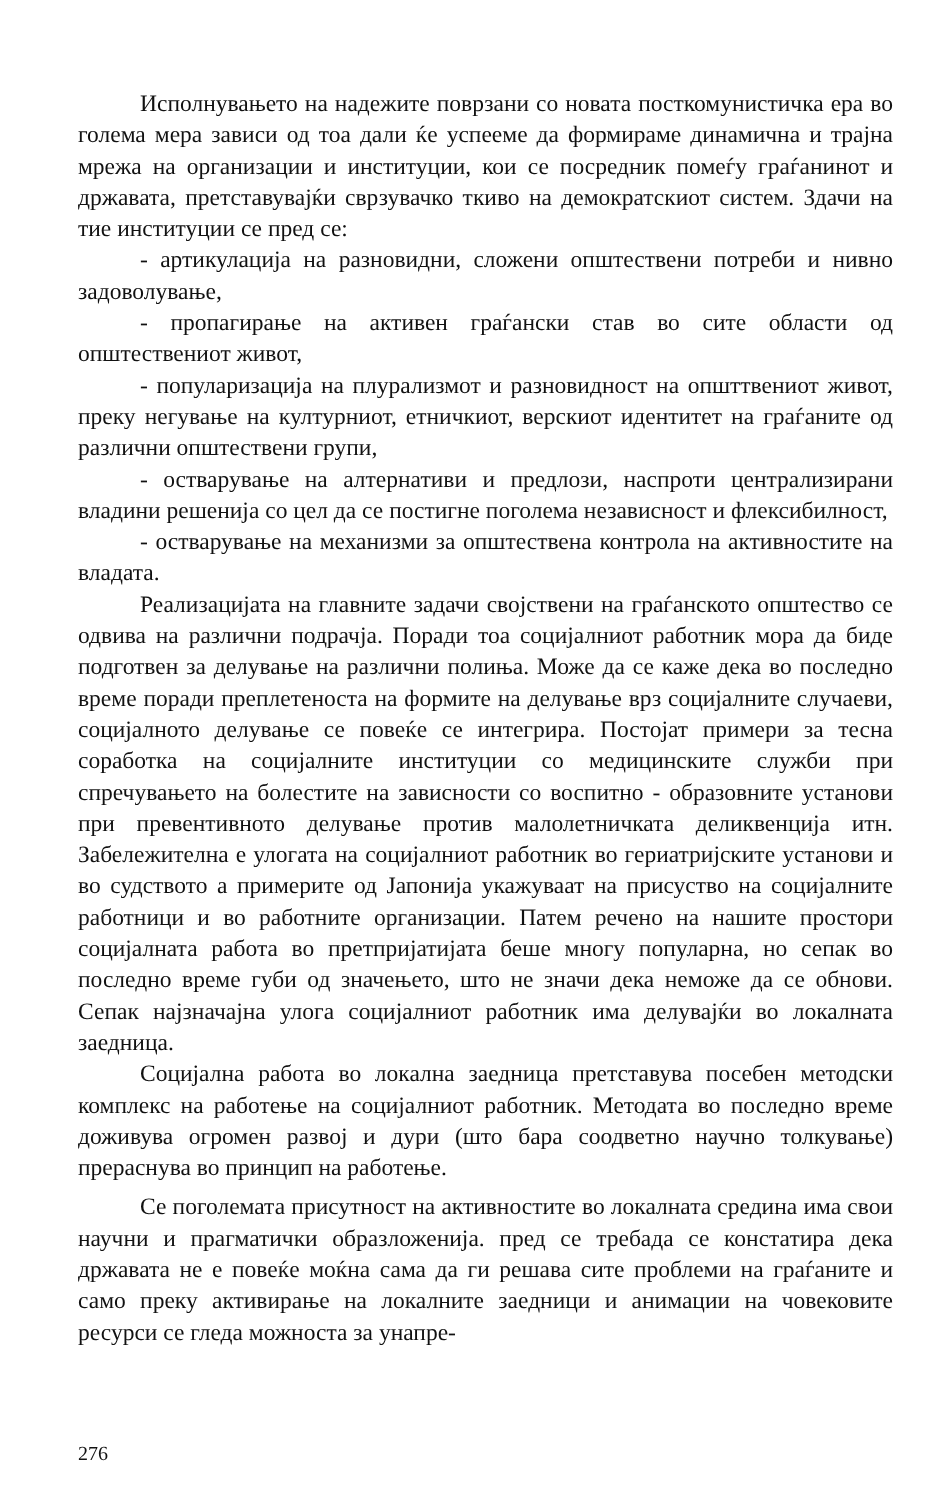Исполнувањето на надежите поврзани со новата посткомунистичка ера во голема мера зависи од тоа дали ќе успееме да формираме динамична и трајна мрежа на организации и институции, кои се посредник помеѓу граѓанинот и државата, претставувајќи сврзувачко ткиво на демократскиот систем. Здачи на тие институции се пред се:
- артикулација на разновидни, сложени општествени потреби и нивно задоволување,
- пропагирање на активен граѓански став во сите области од општествениот живот,
- популаризација на плурализмот и разновидност на општтвениот живот, преку негување на културниот, етничкиот, верскиот идентитет на граѓаните од различни општествени групи,
- остварување на алтернативи и предлози, наспроти централизирани владини решенија со цел да се постигне поголема независност и флексибилност,
- остварување на механизми за општествена контрола на активностите на владата.
Реализацијата на главните задачи својствени на граѓанското општество се одвива на различни подрачја. Поради тоа социјалниот работник мора да биде подготвен за делување на различни полиња. Може да се каже дека во последно време поради преплетеноста на формите на делување врз социјалните случаеви, социјалното делување се повеќе се интегрира. Постојат примери за тесна соработка на социјалните институции со медицинските служби при спречувањето на болестите на зависности со воспитно - образовните установи при превентивното делување против малолетничката деликвенција итн. Забележителна е улогата на социјалниот работник во гериатријските установи и во судството а примерите од Јапонија укажуваат на присуство на социјалните работници и во работните организации. Патем речено на нашите простори социјалната работа во претпријатијата беше многу популарна, но сепак во последно време губи од значењето, што не значи дека неможе да се обнови. Сепак најзначајна улога социјалниот работник има делувајќи во локалната заедница.
Социјална работа во локална заедница претставува посебен методски комплекс на работење на социјалниот работник. Методата во последно време доживува огромен развој и дури (што бара соодветно научно толкување) прераснува во принцип на работење.
Се поголемата присутност на активностите во локалната средина има свои научни и прагматички образложенија. пред се требада се констатира дека државата не е повеќе моќна сама да ги решава сите проблеми на граѓаните и само преку активирање на локалните заедници и анимации на човековите ресурси се гледа можноста за унапре-
276